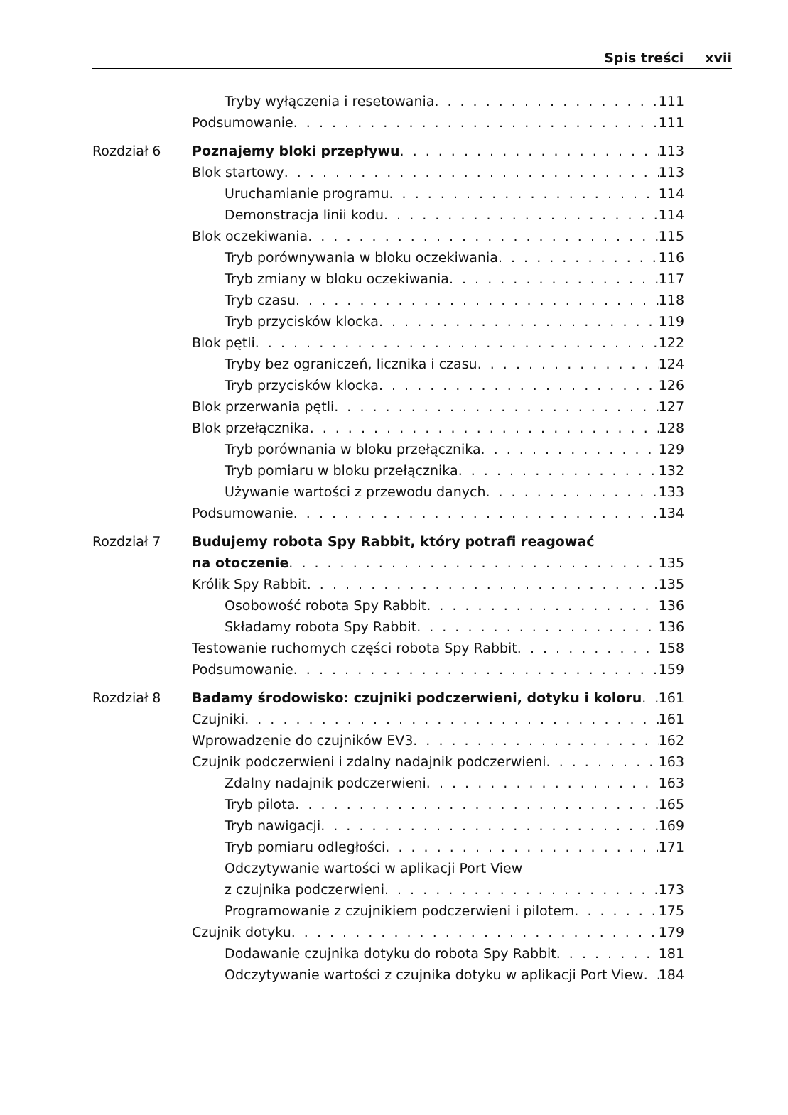Spis treści xvii
Tryby wyłączenia i resetowania 111
Podsumowanie 111
Rozdział 6 Poznajemy bloki przepływu 113
Blok startowy 113
Uruchamianie programu 114
Demonstracja linii kodu 114
Blok oczekiwania 115
Tryb porównywania w bloku oczekiwania 116
Tryb zmiany w bloku oczekiwania 117
Tryb czasu 118
Tryb przycisków klocka 119
Blok pętli 122
Tryby bez ograniczeń, licznika i czasu 124
Tryb przycisków klocka 126
Blok przerwania pętli 127
Blok przełącznika 128
Tryb porównania w bloku przełącznika 129
Tryb pomiaru w bloku przełącznika 132
Używanie wartości z przewodu danych 133
Podsumowanie 134
Rozdział 7 Budujemy robota Spy Rabbit, który potrafi reagować
na otoczenie 135
Królik Spy Rabbit 135
Osobowość robota Spy Rabbit 136
Składamy robota Spy Rabbit 136
Testowanie ruchomych części robota Spy Rabbit 158
Podsumowanie 159
Rozdział 8 Badamy środowisko: czujniki podczerwieni, dotyku i koloru 161
Czujniki 161
Wprowadzenie do czujników EV3 162
Czujnik podczerwieni i zdalny nadajnik podczerwieni 163
Zdalny nadajnik podczerwieni 163
Tryb pilota 165
Tryb nawigacji 169
Tryb pomiaru odległości 171
Odczytywanie wartości w aplikacji Port View
z czujnika podczerwieni 173
Programowanie z czujnikiem podczerwieni i pilotem 175
Czujnik dotyku 179
Dodawanie czujnika dotyku do robota Spy Rabbit 181
Odczytywanie wartości z czujnika dotyku w aplikacji Port View 184